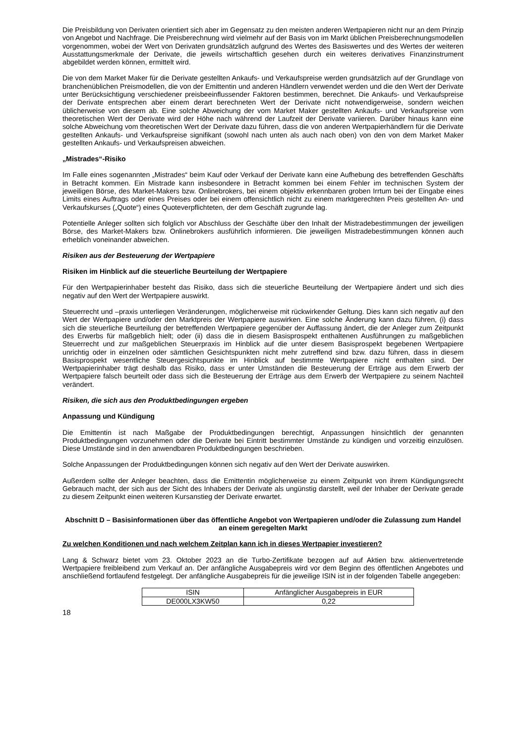Die Preisbildung von Derivaten orientiert sich aber im Gegensatz zu den meisten anderen Wertpapieren nicht nur an dem Prinzip von Angebot und Nachfrage. Die Preisberechnung wird vielmehr auf der Basis von im Markt üblichen Preisberechnungsmodellen vorgenommen, wobei der Wert von Derivaten grundsätzlich aufgrund des Wertes des Basiswertes und des Wertes der weiteren Ausstattungsmerkmale der Derivate, die jeweils wirtschaftlich gesehen durch ein weiteres derivatives Finanzinstrument abgebildet werden können, ermittelt wird.
Die von dem Market Maker für die Derivate gestellten Ankaufs- und Verkaufspreise werden grundsätzlich auf der Grundlage von branchenüblichen Preismodellen, die von der Emittentin und anderen Händlern verwendet werden und die den Wert der Derivate unter Berücksichtigung verschiedener preisbeeinflussender Faktoren bestimmen, berechnet. Die Ankaufs- und Verkaufspreise der Derivate entsprechen aber einem derart berechneten Wert der Derivate nicht notwendigerweise, sondern weichen üblicherweise von diesem ab. Eine solche Abweichung der vom Market Maker gestellten Ankaufs- und Verkaufspreise vom theoretischen Wert der Derivate wird der Höhe nach während der Laufzeit der Derivate variieren. Darüber hinaus kann eine solche Abweichung vom theoretischen Wert der Derivate dazu führen, dass die von anderen Wertpapierhändlern für die Derivate gestellten Ankaufs- und Verkaufspreise signifikant (sowohl nach unten als auch nach oben) von den von dem Market Maker gestellten Ankaufs- und Verkaufspreisen abweichen.
„Mistrades“-Risiko
Im Falle eines sogenannten „Mistrades“ beim Kauf oder Verkauf der Derivate kann eine Aufhebung des betreffenden Geschäfts in Betracht kommen. Ein Mistrade kann insbesondere in Betracht kommen bei einem Fehler im technischen System der jeweiligen Börse, des Market-Makers bzw. Onlinebrokers, bei einem objektiv erkennbaren groben Irrtum bei der Eingabe eines Limits eines Auftrags oder eines Preises oder bei einem offensichtlich nicht zu einem marktgerechten Preis gestellten An- und Verkaufskurses („Quote“) eines Quoteverpflichteten, der dem Geschäft zugrunde lag.
Potentielle Anleger sollten sich folglich vor Abschluss der Geschäfte über den Inhalt der Mistradebestimmungen der jeweiligen Börse, des Market-Makers bzw. Onlinebrokers ausführlich informieren. Die jeweiligen Mistradebestimmungen können auch erheblich voneinander abweichen.
Risiken aus der Besteuerung der Wertpapiere
Risiken im Hinblick auf die steuerliche Beurteilung der Wertpapiere
Für den Wertpapierinhaber besteht das Risiko, dass sich die steuerliche Beurteilung der Wertpapiere ändert und sich dies negativ auf den Wert der Wertpapiere auswirkt.
Steuerrecht und –praxis unterliegen Veränderungen, möglicherweise mit rückwirkender Geltung. Dies kann sich negativ auf den Wert der Wertpapiere und/oder den Marktpreis der Wertpapiere auswirken. Eine solche Änderung kann dazu führen, (i) dass sich die steuerliche Beurteilung der betreffenden Wertpapiere gegenüber der Auffassung ändert, die der Anleger zum Zeitpunkt des Erwerbs für maßgeblich hielt; oder (ii) dass die in diesem Basisprospekt enthaltenen Ausführungen zu maßgeblichen Steuerrecht und zur maßgeblichen Steuerpraxis im Hinblick auf die unter diesem Basisprospekt begebenen Wertpapiere unrichtig oder in einzelnen oder sämtlichen Gesichtspunkten nicht mehr zutreffend sind bzw. dazu führen, dass in diesem Basisprospekt wesentliche Steuergesichtspunkte im Hinblick auf bestimmte Wertpapiere nicht enthalten sind. Der Wertpapierinhaber trägt deshalb das Risiko, dass er unter Umständen die Besteuerung der Erträge aus dem Erwerb der Wertpapiere falsch beurteilt oder dass sich die Besteuerung der Erträge aus dem Erwerb der Wertpapiere zu seinem Nachteil verändert.
Risiken, die sich aus den Produktbedingungen ergeben
Anpassung und Kündigung
Die Emittentin ist nach Maßgabe der Produktbedingungen berechtigt, Anpassungen hinsichtlich der genannten Produktbedingungen vorzunehmen oder die Derivate bei Eintritt bestimmter Umstände zu kündigen und vorzeitig einzulösen. Diese Umstände sind in den anwendbaren Produktbedingungen beschrieben.
Solche Anpassungen der Produktbedingungen können sich negativ auf den Wert der Derivate auswirken.
Außerdem sollte der Anleger beachten, dass die Emittentin möglicherweise zu einem Zeitpunkt von ihrem Kündigungsrecht Gebrauch macht, der sich aus der Sicht des Inhabers der Derivate als ungünstig darstellt, weil der Inhaber der Derivate gerade zu diesem Zeitpunkt einen weiteren Kursanstieg der Derivate erwartet.
Abschnitt D – Basisinformationen über das öffentliche Angebot von Wertpapieren und/oder die Zulassung zum Handel an einem geregelten Markt
Zu welchen Konditionen und nach welchem Zeitplan kann ich in dieses Wertpapier investieren?
Lang & Schwarz bietet vom 23. Oktober 2023 an die Turbo-Zertifikate bezogen auf auf Aktien bzw. aktienvertretende Wertpapiere freibleibend zum Verkauf an. Der anfängliche Ausgabepreis wird vor dem Beginn des öffentlichen Angebotes und anschließend fortlaufend festgelegt. Der anfängliche Ausgabepreis für die jeweilige ISIN ist in der folgenden Tabelle angegeben:
| ISIN | Anfänglicher Ausgabepreis in EUR |
| DE000LX3KW50 | 0,22 |
18